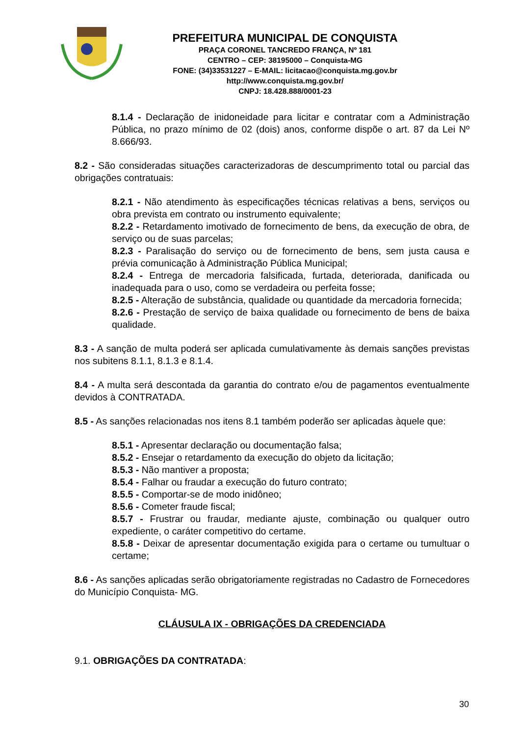PREFEITURA MUNICIPAL DE CONQUISTA
PRAÇA CORONEL TANCREDO FRANÇA, Nº 181
CENTRO – CEP: 38195000 – Conquista-MG
FONE: (34)33531227 – E-MAIL: licitacao@conquista.mg.gov.br
http://www.conquista.mg.gov.br/
CNPJ: 18.428.888/0001-23
8.1.4 - Declaração de inidoneidade para licitar e contratar com a Administração Pública, no prazo mínimo de 02 (dois) anos, conforme dispõe o art. 87 da Lei Nº 8.666/93.
8.2 - São consideradas situações caracterizadoras de descumprimento total ou parcial das obrigações contratuais:
8.2.1 - Não atendimento às especificações técnicas relativas a bens, serviços ou obra prevista em contrato ou instrumento equivalente;
8.2.2 - Retardamento imotivado de fornecimento de bens, da execução de obra, de serviço ou de suas parcelas;
8.2.3 - Paralisação do serviço ou de fornecimento de bens, sem justa causa e prévia comunicação à Administração Pública Municipal;
8.2.4 - Entrega de mercadoria falsificada, furtada, deteriorada, danificada ou inadequada para o uso, como se verdadeira ou perfeita fosse;
8.2.5 - Alteração de substância, qualidade ou quantidade da mercadoria fornecida;
8.2.6 - Prestação de serviço de baixa qualidade ou fornecimento de bens de baixa qualidade.
8.3 - A sanção de multa poderá ser aplicada cumulativamente às demais sanções previstas nos subitens 8.1.1, 8.1.3 e 8.1.4.
8.4 - A multa será descontada da garantia do contrato e/ou de pagamentos eventualmente devidos à CONTRATADA.
8.5 - As sanções relacionadas nos itens 8.1 também poderão ser aplicadas àquele que:
8.5.1 - Apresentar declaração ou documentação falsa;
8.5.2 - Ensejar o retardamento da execução do objeto da licitação;
8.5.3 - Não mantiver a proposta;
8.5.4 - Falhar ou fraudar a execução do futuro contrato;
8.5.5 - Comportar-se de modo inidôneo;
8.5.6 - Cometer fraude fiscal;
8.5.7 - Frustrar ou fraudar, mediante ajuste, combinação ou qualquer outro expediente, o caráter competitivo do certame.
8.5.8 - Deixar de apresentar documentação exigida para o certame ou tumultuar o certame;
8.6 - As sanções aplicadas serão obrigatoriamente registradas no Cadastro de Fornecedores do Município Conquista- MG.
CLÁUSULA IX - OBRIGAÇÕES DA CREDENCIADA
9.1. OBRIGAÇÕES DA CONTRATADA:
30